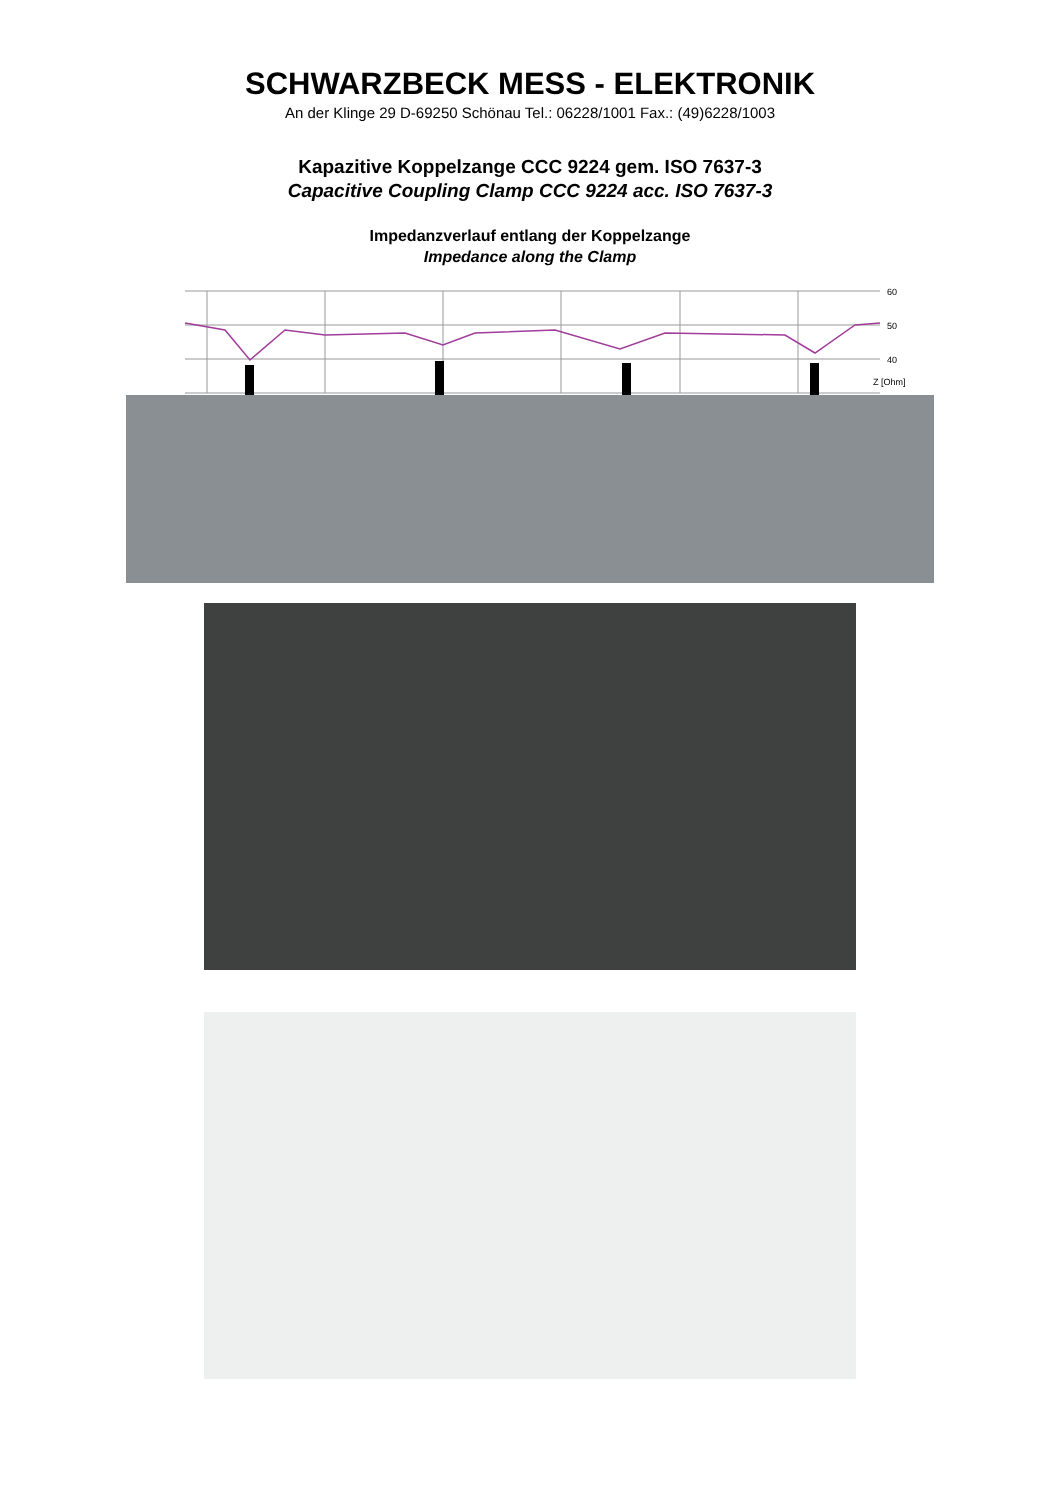SCHWARZBECK MESS - ELEKTRONIK
An der Klinge 29 D-69250 Schönau Tel.: 06228/1001 Fax.: (49)6228/1003
Kapazitive Koppelzange CCC 9224 gem. ISO 7637-3
Capacitive Coupling Clamp CCC 9224 acc. ISO 7637-3
Impedanzverlauf entlang der Koppelzange
Impedance along the Clamp
60
50
40
Z [Ohm]